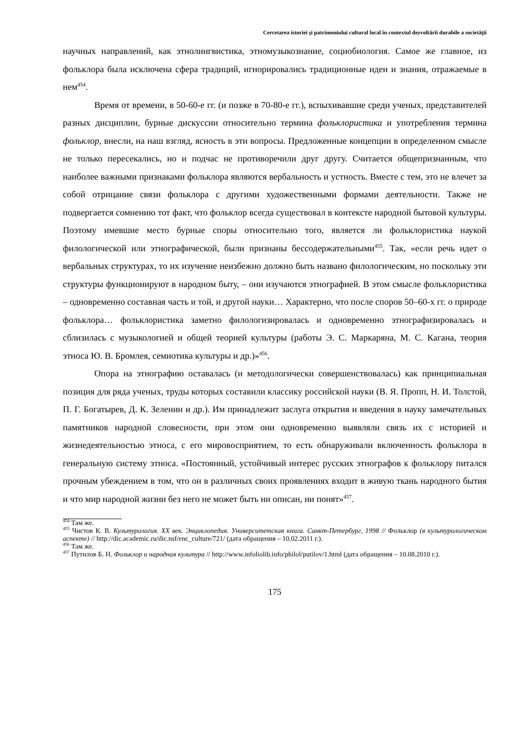Cercetarea istoriei şi patrimoniului cultural local în contextul dezvoltării durabile a societăţii
научных направлений, как этнолингвистика, этномузыкознание, социобиология. Самое же главное, из фольклора была исключена сфера традиций, игнорировались традиционные идеи и знания, отражаемые в нем<sup>454</sup>.
Время от времени, в 50-60-е гг. (и позже в 70-80-е гг.), вспыхивавшие среди ученых, представителей разных дисциплин, бурные дискуссии относительно термина фольклористика и употребления термина фольклор, внесли, на наш взгляд, ясность в эти вопросы. Предложенные концепции в определенном смысле не только пересекались, но и подчас не противоречили друг другу. Считается общепризнанным, что наиболее важными признаками фольклора являются вербальность и устность. Вместе с тем, это не влечет за собой отрицание связи фольклора с другими художественными формами деятельности. Также не подвергается сомнению тот факт, что фольклор всегда существовал в контексте народной бытовой культуры. Поэтому имевшие место бурные споры относительно того, является ли фольклористика наукой филологической или этнографической, были признаны бессодержательными<sup>455</sup>. Так, «если речь идет о вербальных структурах, то их изучение неизбежно должно быть названо филологическим, но поскольку эти структуры функционируют в народном быту, – они изучаются этнографией. В этом смысле фольклористика – одновременно составная часть и той, и другой науки… Характерно, что после споров 50–60-х гг. о природе фольклора… фольклористика заметно филологизировалась и одновременно этнографизировалась и сблизилась с музыкологией и общей теорией культуры (работы Э. С. Маркаряна, М. С. Кагана, теория этноса Ю. В. Бромлея, семиотика культуры и др.)»<sup>456</sup>.
Опора на этнографию оставалась (и методологически совершенствовалась) как принципиальная позиция для ряда ученых, труды которых составили классику российской науки (В. Я. Пропп, Н. И. Толстой, П. Г. Богатырев, Д. К. Зеленин и др.). Им принадлежит заслуга открытия и введения в науку замечательных памятников народной словесности, при этом они одновременно выявляли связь их с историей и жизнедеятельностью этноса, с его мировосприятием, то есть обнаруживали включенность фольклора в генеральную систему этноса. «Постоянный, устойчивый интерес русских этнографов к фольклору питался прочным убеждением в том, что он в различных своих проявлениях входит в живую ткань народного бытия и что мир народной жизни без него не может быть ни описан, ни понят»<sup>457</sup>.
<sup>454</sup> Там же.
<sup>455</sup> Чистов К. В. Культурология. XX век. Энциклопедия. Университетская книга. Санкт-Петербург, 1998 // Фольклор (в культурологическом аспекте) // http://dic.academic.ru/dic.nsf/enc_culture/721/ (дата обращения – 10.02.2011 г.).
<sup>456</sup> Там же.
<sup>457</sup> Путилов Б. Н. Фольклор и народная культура // http://www.infoliolib.info/philol/putilov/1.html (дата обращения – 10.08.2010 г.).
175